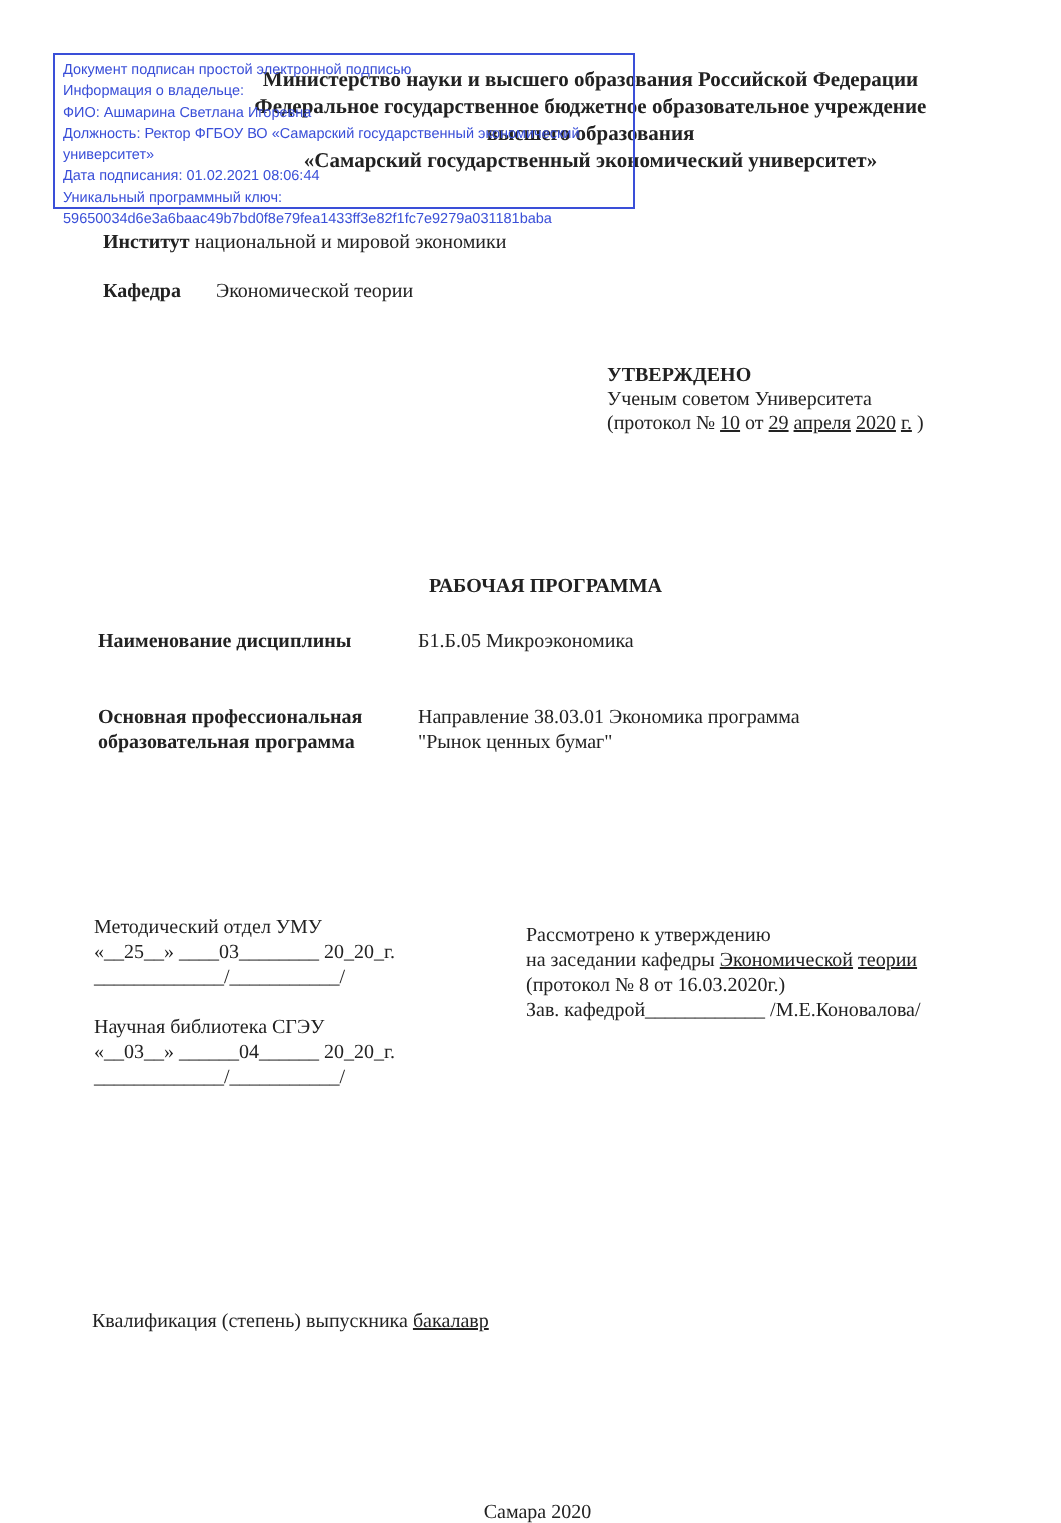Министерство науки и высшего образования Российской Федерации
Федеральное государственное бюджетное образовательное учреждение
высшего образования
«Самарский государственный экономический университет»
Институт национальной и мировой экономики
Кафедра Экономической теории
УТВЕРЖДЕНО
Ученым советом Университета
(протокол № 10 от 29 апреля 2020 г. )
РАБОЧАЯ ПРОГРАММА
Наименование дисциплины Б1.Б.05 Микроэкономика
Основная профессиональная образовательная программа
Направление 38.03.01 Экономика программа
"Рынок ценных бумаг"
Методический отдел УМУ
«__25__» ____03________ 20_20_г.
_____________/___________/
Научная библиотека СГЭУ
«__03__» ______04______ 20_20_г.
_____________/___________/
Рассмотрено к утверждению
на заседании кафедры Экономической теории
(протокол № 8 от 16.03.2020г.)
Зав. кафедрой____________ /М.Е.Коновалова/
Квалификация (степень) выпускника бакалавр
Самара 2020
Документ подписан простой электронной подписью
Информация о владельце:
ФИО: Ашмарина Светлана Игоревна
Должность: Ректор ФГБОУ ВО «Самарский государственный экономический университет»
Дата подписания: 01.02.2021 08:06:44
Уникальный программный ключ:
59650034d6e3a6baac49b7bd0f8e79fea1433ff3e82f1fc7e9279a031181baba